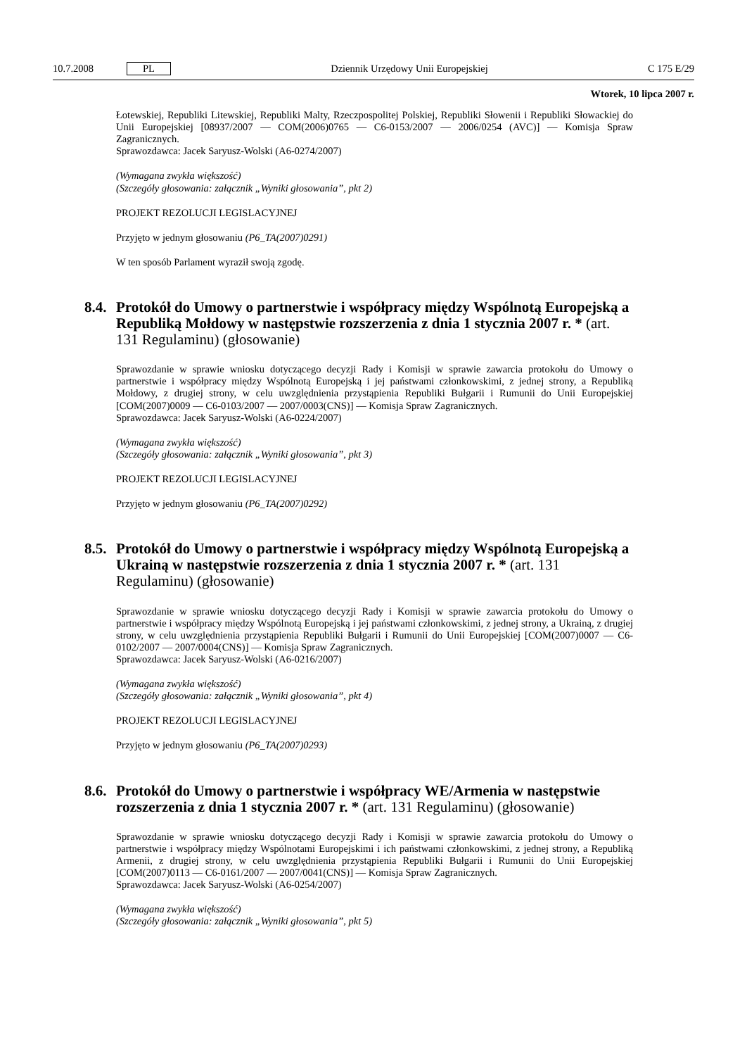10.7.2008 PL Dziennik Urzędowy Unii Europejskiej C 175 E/29
Wtorek, 10 lipca 2007 r.
Łotewskiej, Republiki Litewskiej, Republiki Malty, Rzeczpospolitej Polskiej, Republiki Słowenii i Republiki Słowackiej do Unii Europejskiej [08937/2007 — COM(2006)0765 — C6-0153/2007 — 2006/0254 (AVC)] — Komisja Spraw Zagranicznych.
Sprawozdawca: Jacek Saryusz-Wolski (A6-0274/2007)
(Wymagana zwykła większość)
(Szczegóły głosowania: załącznik „Wyniki głosowania”, pkt 2)
PROJEKT REZOLUCJI LEGISLACYJNEJ
Przyjęto w jednym głosowaniu (P6_TA(2007)0291)
W ten sposób Parlament wyraził swoją zgodę.
8.4. Protokół do Umowy o partnerstwie i współpracy między Wspólnotą Europejską a Republiką Mołdowy w następstwie rozszerzenia z dnia 1 stycznia 2007 r. * (art. 131 Regulaminu) (głosowanie)
Sprawozdanie w sprawie wniosku dotyczącego decyzji Rady i Komisji w sprawie zawarcia protokołu do Umowy o partnerstwie i współpracy między Wspólnotą Europejską i jej państwami członkowskimi, z jednej strony, a Republiką Mołdowy, z drugiej strony, w celu uwzględnienia przystąpienia Republiki Bułgarii i Rumunii do Unii Europejskiej [COM(2007)0009 — C6-0103/2007 — 2007/0003(CNS)] — Komisja Spraw Zagranicznych.
Sprawozdawca: Jacek Saryusz-Wolski (A6-0224/2007)
(Wymagana zwykła większość)
(Szczegóły głosowania: załącznik „Wyniki głosowania”, pkt 3)
PROJEKT REZOLUCJI LEGISLACYJNEJ
Przyjęto w jednym głosowaniu (P6_TA(2007)0292)
8.5. Protokół do Umowy o partnerstwie i współpracy między Wspólnotą Europejską a Ukrainą w następstwie rozszerzenia z dnia 1 stycznia 2007 r. * (art. 131 Regulaminu) (głosowanie)
Sprawozdanie w sprawie wniosku dotyczącego decyzji Rady i Komisji w sprawie zawarcia protokołu do Umowy o partnerstwie i współpracy między Wspólnotą Europejską i jej państwami członkowskimi, z jednej strony, a Ukrainą, z drugiej strony, w celu uwzględnienia przystąpienia Republiki Bułgarii i Rumunii do Unii Europejskiej [COM(2007)0007 — C6-0102/2007 — 2007/0004(CNS)] — Komisja Spraw Zagranicznych.
Sprawozdawca: Jacek Saryusz-Wolski (A6-0216/2007)
(Wymagana zwykła większość)
(Szczegóły głosowania: załącznik „Wyniki głosowania”, pkt 4)
PROJEKT REZOLUCJI LEGISLACYJNEJ
Przyjęto w jednym głosowaniu (P6_TA(2007)0293)
8.6. Protokół do Umowy o partnerstwie i współpracy WE/Armenia w następstwie rozszerzenia z dnia 1 stycznia 2007 r. * (art. 131 Regulaminu) (głosowanie)
Sprawozdanie w sprawie wniosku dotyczącego decyzji Rady i Komisji w sprawie zawarcia protokołu do Umowy o partnerstwie i współpracy między Wspólnotami Europejskimi i ich państwami członkowskimi, z jednej strony, a Republiką Armenii, z drugiej strony, w celu uwzględnienia przystąpienia Republiki Bułgarii i Rumunii do Unii Europejskiej [COM(2007)0113 — C6-0161/2007 — 2007/0041(CNS)] — Komisja Spraw Zagranicznych.
Sprawozdawca: Jacek Saryusz-Wolski (A6-0254/2007)
(Wymagana zwykła większość)
(Szczegóły głosowania: załącznik „Wyniki głosowania”, pkt 5)